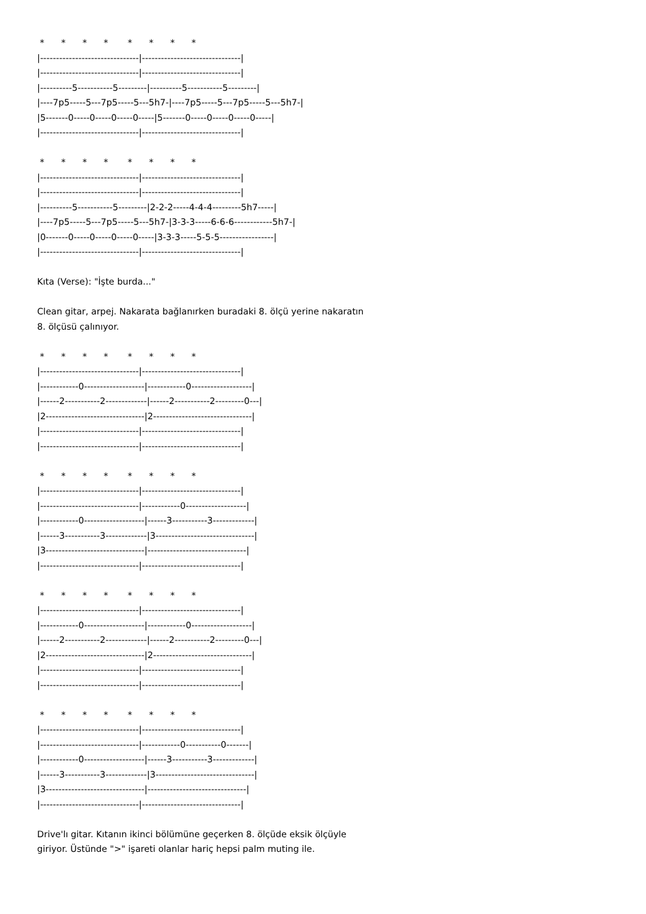* * * * * * * *
|-------------------------------|-------------------------------|
|-------------------------------|-------------------------------|
|----------5-----------5---------|----------5-----------5---------|
|----7p5-----5---7p5-----5---5h7-|----7p5-----5---7p5-----5---5h7-|
|5-------0-----0-----0-----0-----|5-------0-----0-----0-----0-----|
|-------------------------------|-------------------------------|
* * * * * * * *
|-------------------------------|-------------------------------|
|-------------------------------|-------------------------------|
|----------5-----------5---------|2-2-2-----4-4-4---------5h7-----|
|----7p5-----5---7p5-----5---5h7-|3-3-3-----6-6-6------------5h7-|
|0-------0-----0-----0-----0-----|3-3-3-----5-5-5-----------------|
|-------------------------------|-------------------------------|
Kıta (Verse): "İşte burda..."
Clean gitar, arpej. Nakarata bağlanırken buradaki 8. ölçü yerine nakaratın
8. ölçüsü çalınıyor.
* * * * * * * *
|-------------------------------|-------------------------------|
|------------0-------------------|------------0-------------------|
|------2-----------2-------------|------2-----------2---------0---|
|2-------------------------------|2-------------------------------|
|-------------------------------|-------------------------------|
|-------------------------------|-------------------------------|
* * * * * * * *
|-------------------------------|-------------------------------|
|-------------------------------|------------0-------------------|
|------------0-------------------|------3-----------3-------------|
|------3-----------3-------------|3-------------------------------|
|3-------------------------------|-------------------------------|
|-------------------------------|-------------------------------|
* * * * * * * *
|-------------------------------|-------------------------------|
|------------0-------------------|------------0-------------------|
|------2-----------2-------------|------2-----------2---------0---|
|2-------------------------------|2-------------------------------|
|-------------------------------|-------------------------------|
|-------------------------------|-------------------------------|
* * * * * * * *
|-------------------------------|-------------------------------|
|-------------------------------|------------0-----------0-------|
|------------0-------------------|------3-----------3-------------|
|------3-----------3-------------|3-------------------------------|
|3-------------------------------|-------------------------------|
|-------------------------------|-------------------------------|
Drive'lı gitar. Kıtanın ikinci bölümüne geçerken 8. ölçüde eksik ölçüyle
giriyor. Üstünde ">" işareti olanlar hariç hepsi palm muting ile.